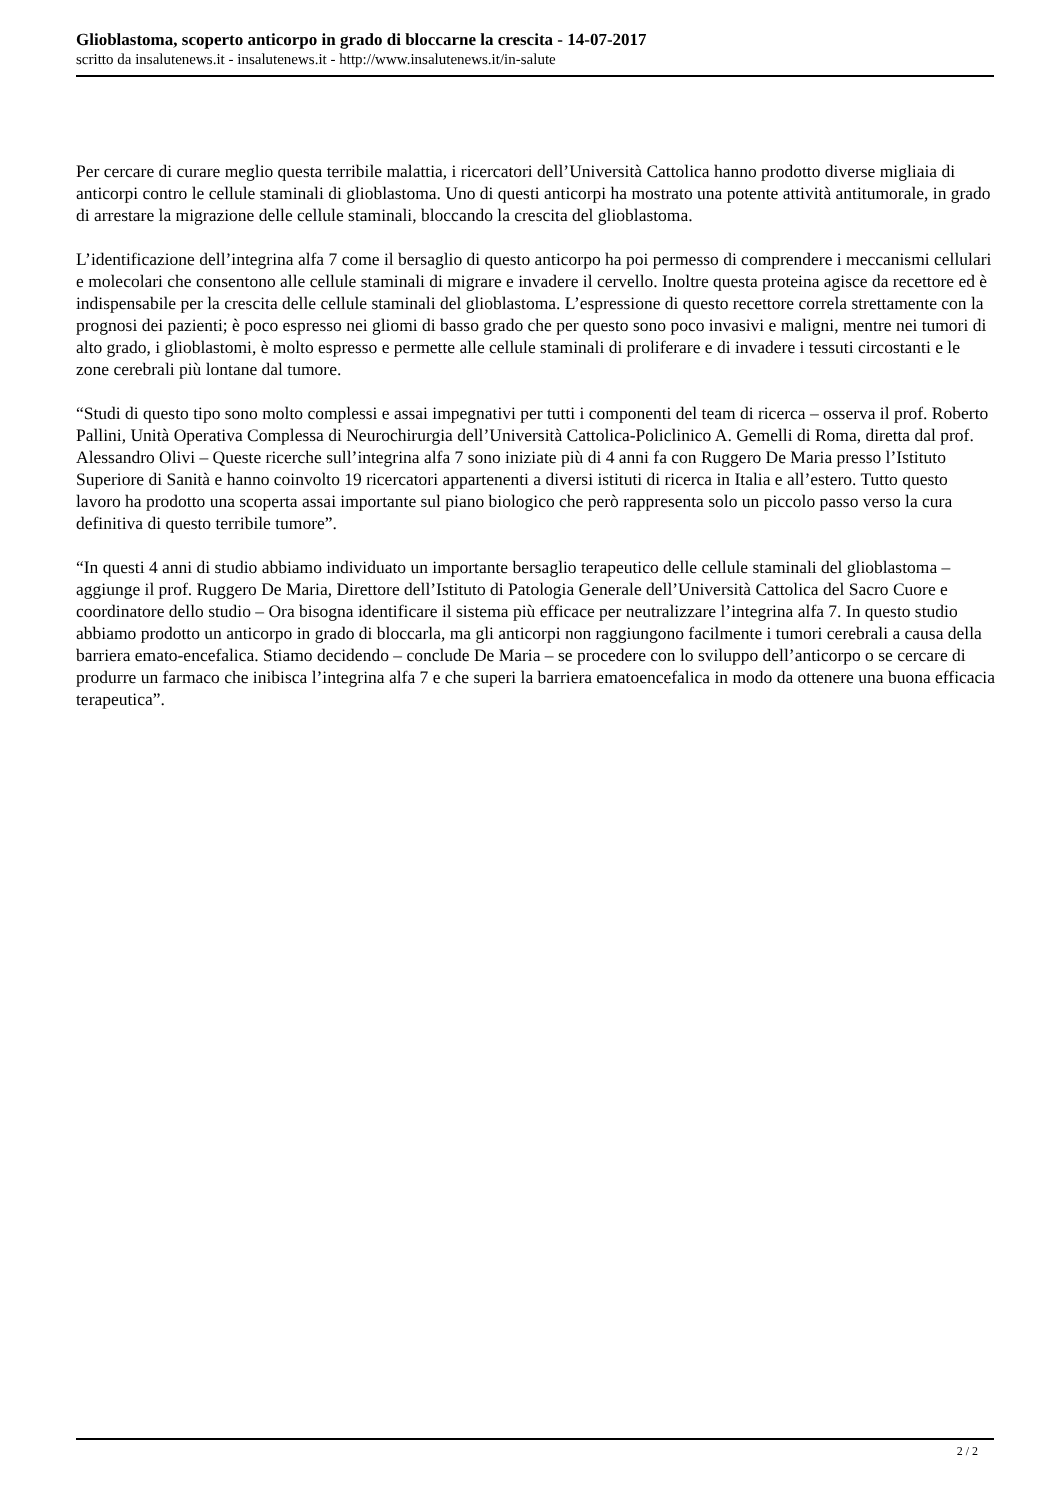Glioblastoma, scoperto anticorpo in grado di bloccarne la crescita - 14-07-2017
scritto da insalutenews.it - insalutenews.it - http://www.insalutenews.it/in-salute
Per cercare di curare meglio questa terribile malattia, i ricercatori dell’Università Cattolica hanno prodotto diverse migliaia di anticorpi contro le cellule staminali di glioblastoma. Uno di questi anticorpi ha mostrato una potente attività antitumorale, in grado di arrestare la migrazione delle cellule staminali, bloccando la crescita del glioblastoma.
L’identificazione dell’integrina alfa 7 come il bersaglio di questo anticorpo ha poi permesso di comprendere i meccanismi cellulari e molecolari che consentono alle cellule staminali di migrare e invadere il cervello. Inoltre questa proteina agisce da recettore ed è indispensabile per la crescita delle cellule staminali del glioblastoma. L’espressione di questo recettore correla strettamente con la prognosi dei pazienti; è poco espresso nei gliomi di basso grado che per questo sono poco invasivi e maligni, mentre nei tumori di alto grado, i glioblastomi, è molto espresso e permette alle cellule staminali di proliferare e di invadere i tessuti circostanti e le zone cerebrali più lontane dal tumore.
“Studi di questo tipo sono molto complessi e assai impegnativi per tutti i componenti del team di ricerca – osserva il prof. Roberto Pallini, Unità Operativa Complessa di Neurochirurgia dell’Università Cattolica-Policlinico A. Gemelli di Roma, diretta dal prof. Alessandro Olivi – Queste ricerche sull’integrina alfa 7 sono iniziate più di 4 anni fa con Ruggero De Maria presso l’Istituto Superiore di Sanità e hanno coinvolto 19 ricercatori appartenenti a diversi istituti di ricerca in Italia e all’estero. Tutto questo lavoro ha prodotto una scoperta assai importante sul piano biologico che però rappresenta solo un piccolo passo verso la cura definitiva di questo terribile tumore”.
“In questi 4 anni di studio abbiamo individuato un importante bersaglio terapeutico delle cellule staminali del glioblastoma – aggiunge il prof. Ruggero De Maria, Direttore dell’Istituto di Patologia Generale dell’Università Cattolica del Sacro Cuore e coordinatore dello studio – Ora bisogna identificare il sistema più efficace per neutralizzare l’integrina alfa 7. In questo studio abbiamo prodotto un anticorpo in grado di bloccarla, ma gli anticorpi non raggiungono facilmente i tumori cerebrali a causa della barriera emato-encefalica. Stiamo decidendo – conclude De Maria – se procedere con lo sviluppo dell’anticorpo o se cercare di produrre un farmaco che inibisca l’integrina alfa 7 e che superi la barriera ematoencefalica in modo da ottenere una buona efficacia terapeutica”.
2 / 2